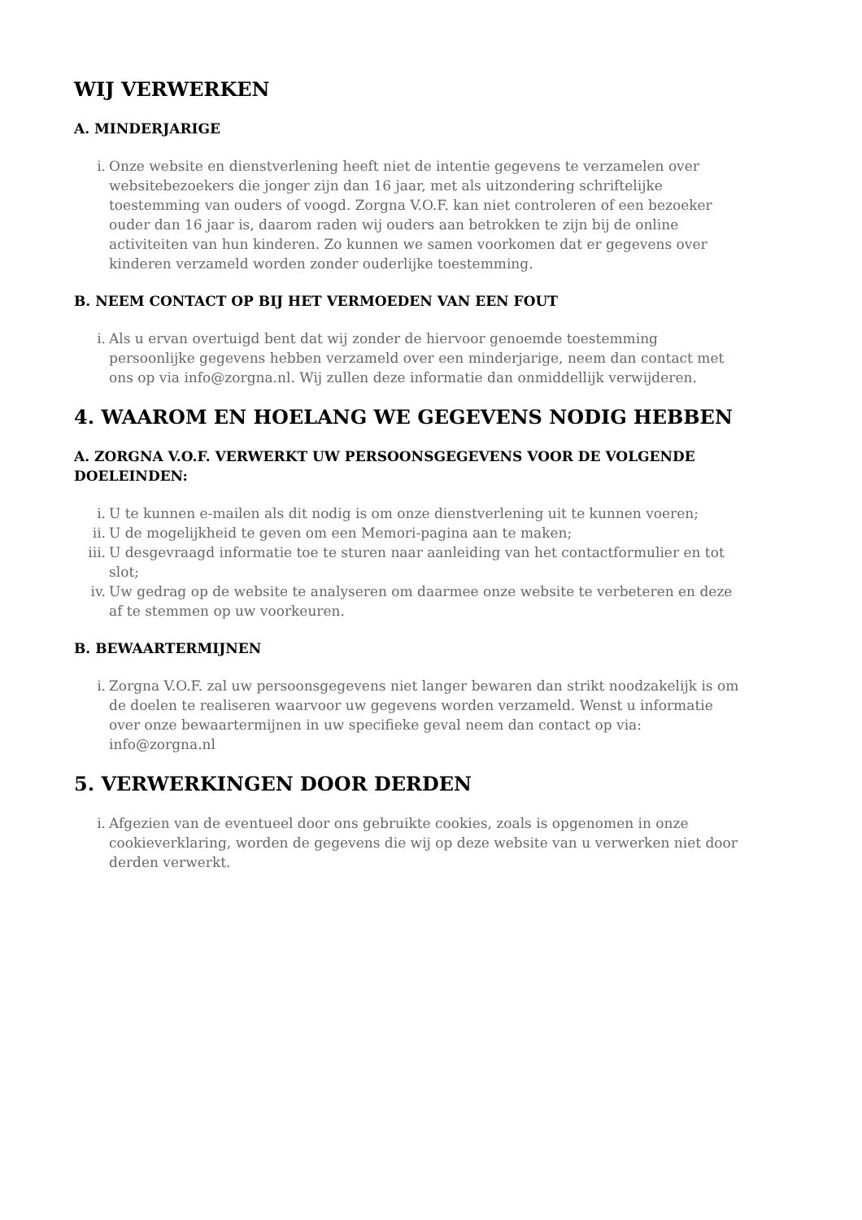WIJ VERWERKEN
A. MINDERJARIGE
i. Onze website en dienstverlening heeft niet de intentie gegevens te verzamelen over websitebezoekers die jonger zijn dan 16 jaar, met als uitzondering schriftelijke toestemming van ouders of voogd. Zorgna V.O.F. kan niet controleren of een bezoeker ouder dan 16 jaar is, daarom raden wij ouders aan betrokken te zijn bij de online activiteiten van hun kinderen. Zo kunnen we samen voorkomen dat er gegevens over kinderen verzameld worden zonder ouderlijke toestemming.
B. NEEM CONTACT OP BIJ HET VERMOEDEN VAN EEN FOUT
i. Als u ervan overtuigd bent dat wij zonder de hiervoor genoemde toestemming persoonlijke gegevens hebben verzameld over een minderjarige, neem dan contact met ons op via info@zorgna.nl. Wij zullen deze informatie dan onmiddellijk verwijderen.
4. WAAROM EN HOELANG WE GEGEVENS NODIG HEBBEN
A. ZORGNA V.O.F. VERWERKT UW PERSOONSGEGEVENS VOOR DE VOLGENDE DOELEINDEN:
i. U te kunnen e-mailen als dit nodig is om onze dienstverlening uit te kunnen voeren;
ii. U de mogelijkheid te geven om een Memori-pagina aan te maken;
iii. U desgevraagd informatie toe te sturen naar aanleiding van het contactformulier en tot slot;
iv. Uw gedrag op de website te analyseren om daarmee onze website te verbeteren en deze af te stemmen op uw voorkeuren.
B. BEWAARTERMIJNEN
i. Zorgna V.O.F. zal uw persoonsgegevens niet langer bewaren dan strikt noodzakelijk is om de doelen te realiseren waarvoor uw gegevens worden verzameld. Wenst u informatie over onze bewaartermijnen in uw specifieke geval neem dan contact op via: info@zorgna.nl
5. VERWERKINGEN DOOR DERDEN
i. Afgezien van de eventueel door ons gebruikte cookies, zoals is opgenomen in onze cookieverklaring, worden de gegevens die wij op deze website van u verwerken niet door derden verwerkt.